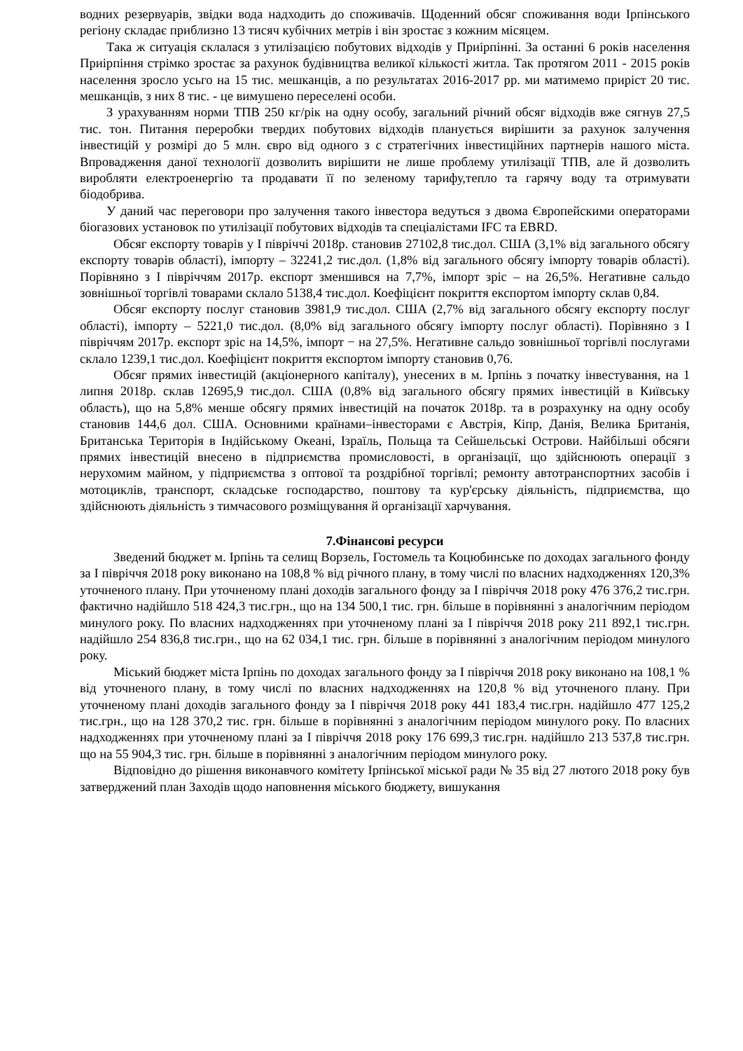водних резервуарів, звідки вода надходить до споживачів. Щоденний обсяг споживання води Ірпінського регіону складає приблизно 13 тисяч кубічних метрів і він зростає з кожним місяцем.
Така ж ситуація склалася з утилізацією побутових відходів у Приірпінні. За останні 6 років населення Приірпіння стрімко зростає за рахунок будівництва великої кількості житла. Так протягом 2011 - 2015 років населення зросло усьго на 15 тис. мешканців, а по результатах 2016-2017 рр. ми матимемо приріст 20 тис. мешканців, з них 8 тис. - це вимушено переселені особи.
З урахуванням норми ТПВ 250 кг/рік на одну особу, загальний річний обсяг відходів вже сягнув 27,5 тис. тон. Питання переробки твердих побутових відходів планується вирішити за рахунок залучення інвестицій у розмірі до 5 млн. євро від одного з с стратегічних інвестиційних партнерів нашого міста. Впровадження даної технології дозволить вирішити не лише проблему утилізації ТПВ, але й дозволить виробляти електроенергію та продавати її по зеленому тарифу,тепло та гарячу воду та отримувати біодобрива.
У даний час переговори про залучення такого інвестора ведуться з двома Європейскими операторами біогазових установок по утилізації побутових відходів та спеціалістами IFC та EBRD.
Обсяг експорту товарів у I півріччі 2018р. становив 27102,8 тис.дол. США (3,1% від загального обсягу експорту товарів області), імпорту – 32241,2 тис.дол. (1,8% від загального обсягу імпорту товарів області). Порівняно з I півріччям 2017р. експорт зменшився на 7,7%, імпорт зріс – на 26,5%. Негативне сальдо зовнішньої торгівлі товарами склало 5138,4 тис.дол. Коефіцієнт покриття експортом імпорту склав 0,84.
Обсяг експорту послуг становив 3981,9 тис.дол. США (2,7% від загального обсягу експорту послуг області), імпорту – 5221,0 тис.дол. (8,0% від загального обсягу імпорту послуг області). Порівняно з I півріччям 2017р. експорт зріс на 14,5%, імпорт − на 27,5%. Негативне сальдо зовнішньої торгівлі послугами склало 1239,1 тис.дол. Коефіцієнт покриття експортом імпорту становив 0,76.
Обсяг прямих інвестицій (акціонерного капіталу), унесених в м. Ірпінь з початку інвестування, на 1 липня 2018р. склав 12695,9 тис.дол. США (0,8% від загального обсягу прямих інвестицій в Київську область), що на 5,8% менше обсягу прямих інвестицій на початок 2018р. та в розрахунку на одну особу становив 144,6 дол. США. Основними країнами–інвесторами є Австрія, Кіпр, Данія, Велика Британія, Британська Територія в Індійському Океані, Ізраїль, Польща та Сейшельські Острови. Найбільші обсяги прямих інвестицій внесено в підприємства промисловості, в організації, що здійснюють операції з нерухомим майном, у підприємства з оптової та роздрібної торгівлі; ремонту автотранспортних засобів і мотоциклів, транспорт, складське господарство, поштову та кур'єрську діяльність, підприємства, що здійснюють діяльність з тимчасового розміщування й організації харчування.
7.Фінансові ресурси
Зведений бюджет м. Ірпінь та селищ Ворзель, Гостомель та Коцюбинське по доходах загального фонду за І півріччя 2018 року виконано на 108,8 % від річного плану, в тому числі по власних надходженнях 120,3% уточненого плану. При уточненому плані доходів загального фонду за І півріччя 2018 року 476 376,2 тис.грн. фактично надійшло 518 424,3 тис.грн., що на 134 500,1 тис. грн. більше в порівнянні з аналогічним періодом минулого року. По власних надходженнях при уточненому плані за І півріччя 2018 року 211 892,1 тис.грн. надійшло 254 836,8 тис.грн., що на 62 034,1 тис. грн. більше в порівнянні з аналогічним періодом минулого року.
Міський бюджет міста Ірпінь по доходах загального фонду за І півріччя 2018 року виконано на 108,1 % від уточненого плану, в тому числі по власних надходженнях на 120,8 % від уточненого плану. При уточненому плані доходів загального фонду за І півріччя 2018 року 441 183,4 тис.грн. надійшло 477 125,2 тис.грн., що на 128 370,2 тис. грн. більше в порівнянні з аналогічним періодом минулого року. По власних надходженнях при уточненому плані за І півріччя 2018 року 176 699,3 тис.грн. надійшло 213 537,8 тис.грн. що на 55 904,3 тис. грн. більше в порівнянні з аналогічним періодом минулого року.
Відповідно до рішення виконавчого комітету Ірпінської міської ради № 35 від 27 лютого 2018 року був затверджений план Заходів щодо наповнення міського бюджету, вишукання